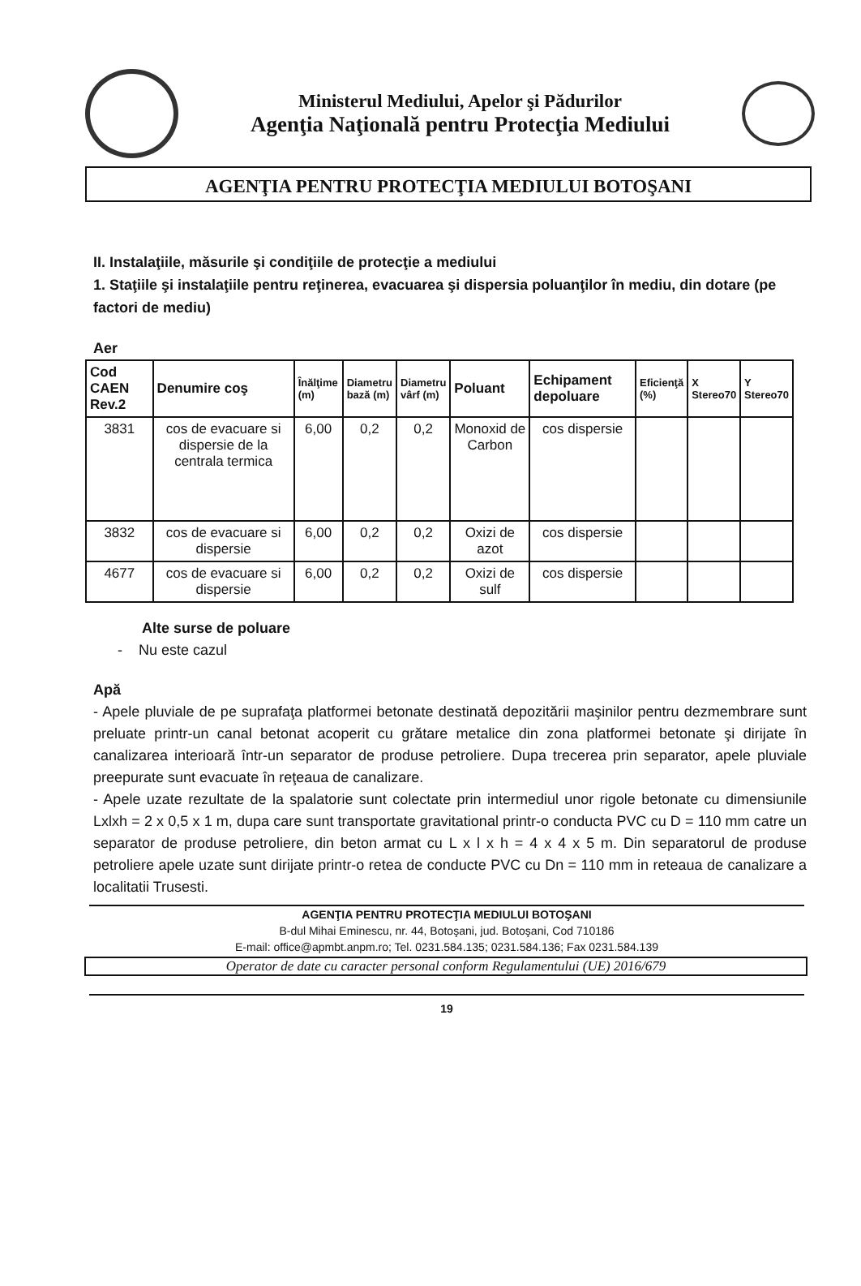Ministerul Mediului, Apelor şi Pădurilor
Agenţia Naţională pentru Protecţia Mediului
AGENŢIA PENTRU PROTECŢIA MEDIULUI BOTOŞANI
II. Instalaţiile, măsurile şi condiţiile de protecţie a mediului
1. Staţiile şi instalaţiile pentru reţinerea, evacuarea şi dispersia poluanţilor în mediu, din dotare (pe factori de mediu)
Aer
| Cod CAEN Rev.2 | Denumire coş | Înălţime (m) | Diametru bază (m) | Diametru vârf (m) | Poluant | Echipament depoluare | Eficienţă (%) | X Stereo70 | Y Stereo70 |
| --- | --- | --- | --- | --- | --- | --- | --- | --- | --- |
| 3831 | cos de evacuare si dispersie de la centrala termica | 6,00 | 0,2 | 0,2 | Monoxid de Carbon | cos dispersie | | | |
| 3832 | cos de evacuare si dispersie | 6,00 | 0,2 | 0,2 | Oxizi de azot | cos dispersie | | | |
| 4677 | cos de evacuare si dispersie | 6,00 | 0,2 | 0,2 | Oxizi de sulf | cos dispersie | | | |
Alte surse de poluare
- Nu este cazul
Apă
- Apele pluviale de pe suprafaţa platformei betonate destinată depozitării maşinilor pentru dezmembrare sunt preluate printr-un canal betonat acoperit cu grătare metalice din zona platformei betonate şi dirijate în canalizarea interioară într-un separator de produse petroliere. Dupa trecerea prin separator, apele pluviale preepurate sunt evacuate în reţeaua de canalizare.
- Apele uzate rezultate de la spalatorie sunt colectate prin intermediul unor rigole betonate cu dimensiunile Lxlxh = 2 x 0,5 x 1 m, dupa care sunt transportate gravitational printr-o conducta PVC cu D = 110 mm catre un separator de produse petroliere, din beton armat cu L x l x h = 4 x 4 x 5 m. Din separatorul de produse petroliere apele uzate sunt dirijate printr-o retea de conducte PVC cu Dn = 110 mm in reteaua de canalizare a localitatii Trusesti.
AGENŢIA PENTRU PROTECŢIA MEDIULUI BOTOŞANI
B-dul Mihai Eminescu, nr. 44, Botoşani, jud. Botoşani, Cod 710186
E-mail: office@apmbt.anpm.ro; Tel. 0231.584.135; 0231.584.136; Fax 0231.584.139
Operator de date cu caracter personal conform Regulamentului (UE) 2016/679
19